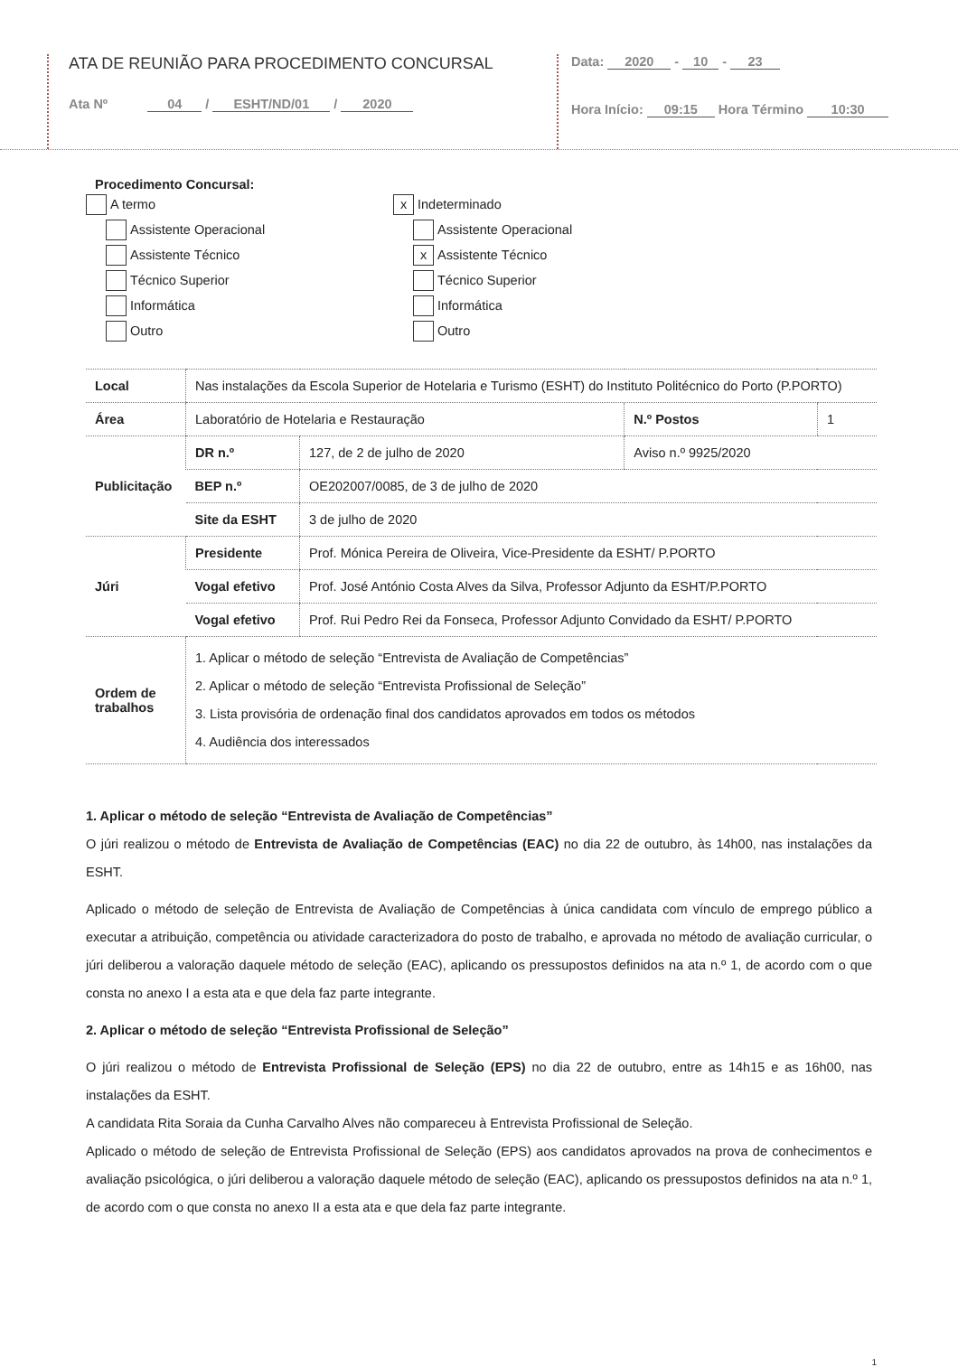ATA DE REUNIÃO PARA PROCEDIMENTO CONCURSAL
Ata Nº 04 / ESHT/ND/01 / 2020
Data: 2020 - 10 - 23
Hora Início: 09:15 Hora Término 10:30
Procedimento Concursal:
A termo
Assistente Operacional
Assistente Técnico
Técnico Superior
Informática
Outro
x Indeterminado
Assistente Operacional
x Assistente Técnico
Técnico Superior
Informática
Outro
| Local | Nas instalações da Escola Superior de Hotelaria e Turismo (ESHT) do Instituto Politécnico do Porto (P.PORTO) | | | |
| Área | Laboratório de Hotelaria e Restauração | | N.º Postos | 1 |
| Publicitação | DR n.º | 127, de 2 de julho de 2020 | Aviso n.º 9925/2020 | |
| | BEP n.º | OE202007/0085, de 3 de julho de 2020 | | |
| | Site da ESHT | 3 de julho de 2020 | | |
| Júri | Presidente | Prof. Mónica Pereira de Oliveira, Vice-Presidente da ESHT/ P.PORTO | | |
| | Vogal efetivo | Prof. José António Costa Alves da Silva, Professor Adjunto da ESHT/P.PORTO | | |
| | Vogal efetivo | Prof. Rui Pedro Rei da Fonseca, Professor Adjunto Convidado da ESHT/ P.PORTO | | |
| Ordem de trabalhos | 1. Aplicar o método de seleção “Entrevista de Avaliação de Competências” 2. Aplicar o método de seleção “Entrevista Profissional de Seleção” 3. Lista provisória de ordenação final dos candidatos aprovados em todos os métodos 4. Audiência dos interessados | | | |
1. Aplicar o método de seleção “Entrevista de Avaliação de Competências”
O júri realizou o método de Entrevista de Avaliação de Competências (EAC) no dia 22 de outubro, às 14h00, nas instalações da ESHT.
Aplicado o método de seleção de Entrevista de Avaliação de Competências à única candidata com vínculo de emprego público a executar a atribuição, competência ou atividade caracterizadora do posto de trabalho, e aprovada no método de avaliação curricular, o júri deliberou a valoração daquele método de seleção (EAC), aplicando os pressupostos definidos na ata n.º 1, de acordo com o que consta no anexo I a esta ata e que dela faz parte integrante.
2. Aplicar o método de seleção “Entrevista Profissional de Seleção”
O júri realizou o método de Entrevista Profissional de Seleção (EPS) no dia 22 de outubro, entre as 14h15 e as 16h00, nas instalações da ESHT.
A candidata Rita Soraia da Cunha Carvalho Alves não compareceu à Entrevista Profissional de Seleção.
Aplicado o método de seleção de Entrevista Profissional de Seleção (EPS) aos candidatos aprovados na prova de conhecimentos e avaliação psicológica, o júri deliberou a valoração daquele método de seleção (EAC), aplicando os pressupostos definidos na ata n.º 1, de acordo com o que consta no anexo II a esta ata e que dela faz parte integrante.
1